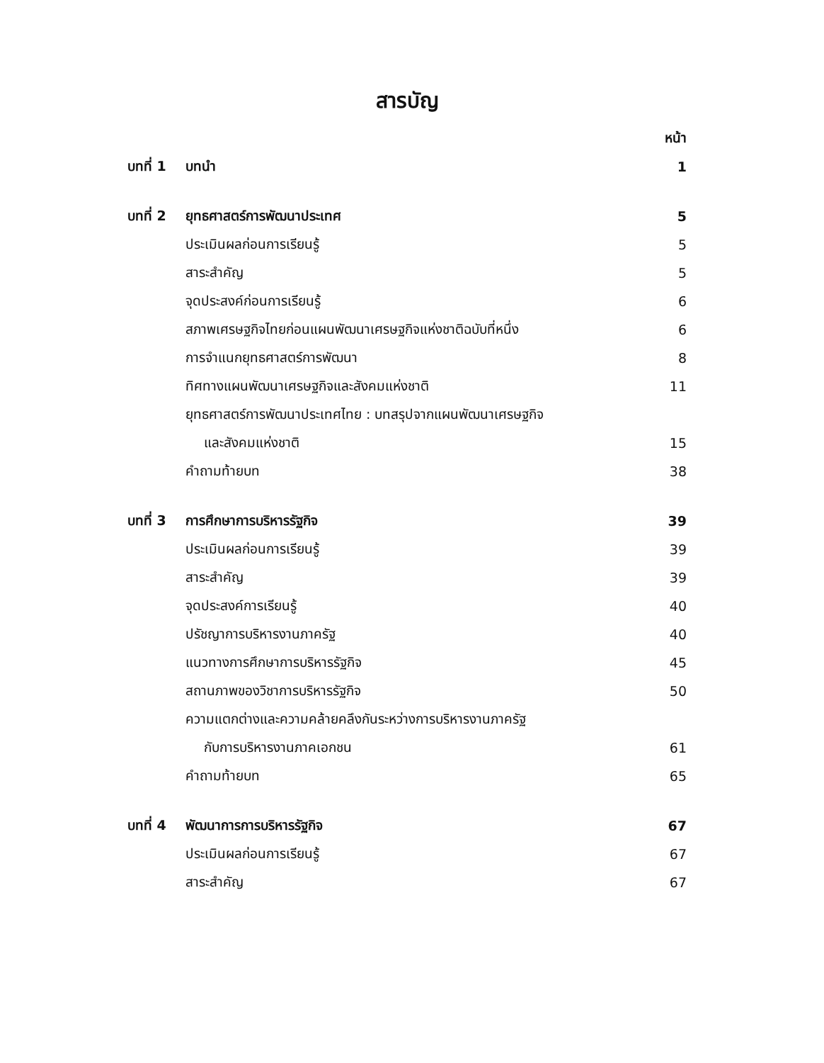สารบัญ
| | | หน้า |
| บทที่ 1 | บทนำ | 1 |
| บทที่ 2 | ยุทธศาสตร์การพัฒนาประเทศ | 5 |
| | ประเมินผลก่อนการเรียนรู้ | 5 |
| | สาระสำคัญ | 5 |
| | จุดประสงค์ก่อนการเรียนรู้ | 6 |
| | สภาพเศรษฐกิจไทยก่อนแผนพัฒนาเศรษฐกิจแห่งชาติฉบับที่หนึ่ง | 6 |
| | การจำแนกยุทธศาสตร์การพัฒนา | 8 |
| | ทิศทางแผนพัฒนาเศรษฐกิจและสังคมแห่งชาติ | 11 |
| | ยุทธศาสตร์การพัฒนาประเทศไทย : บทสรุปจากแผนพัฒนาเศรษฐกิจ | |
| | และสังคมแห่งชาติ | 15 |
| | คำถามท้ายบท | 38 |
| บทที่ 3 | การศึกษาการบริหารรัฐกิจ | 39 |
| | ประเมินผลก่อนการเรียนรู้ | 39 |
| | สาระสำคัญ | 39 |
| | จุดประสงค์การเรียนรู้ | 40 |
| | ปรัชญาการบริหารงานภาครัฐ | 40 |
| | แนวทางการศึกษาการบริหารรัฐกิจ | 45 |
| | สถานภาพของวิชาการบริหารรัฐกิจ | 50 |
| | ความแตกต่างและความคล้ายคลึงกันระหว่างการบริหารงานภาครัฐ | |
| | กับการบริหารงานภาคเอกชน | 61 |
| | คำถามท้ายบท | 65 |
| บทที่ 4 | พัฒนาการการบริหารรัฐกิจ | 67 |
| | ประเมินผลก่อนการเรียนรู้ | 67 |
| | สาระสำคัญ | 67 |